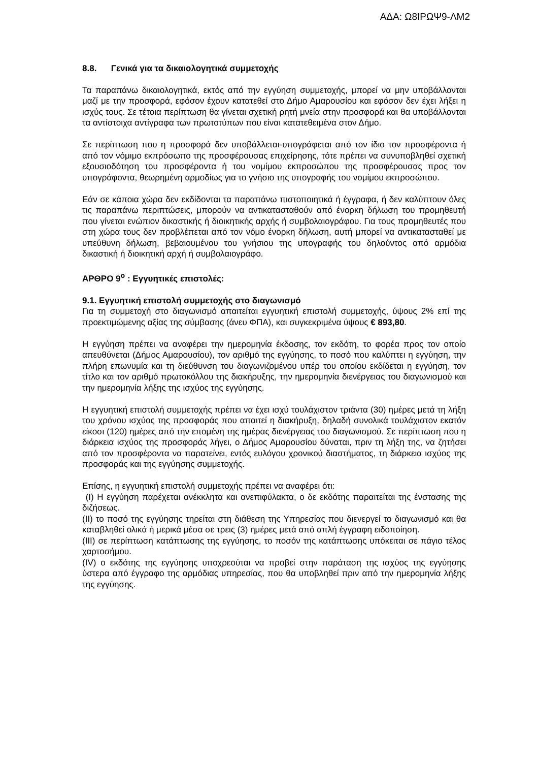ΑΔΑ: Ω8ΙΡΩΨ9-ΛΜ2
8.8. Γενικά για τα δικαιολογητικά συμμετοχής
Τα παραπάνω δικαιολογητικά, εκτός από την εγγύηση συμμετοχής, μπορεί να μην υποβάλλονται μαζί με την προσφορά, εφόσον έχουν κατατεθεί στο Δήμο Αμαρουσίου και εφόσον δεν έχει λήξει η ισχύς τους. Σε τέτοια περίπτωση θα γίνεται σχετική ρητή μνεία στην προσφορά και θα υποβάλλονται τα αντίστοιχα αντίγραφα των πρωτοτύπων που είναι κατατεθειμένα στον Δήμο.
Σε περίπτωση που η προσφορά δεν υποβάλλεται-υπογράφεται από τον ίδιο τον προσφέροντα ή από τον νόμιμο εκπρόσωπο της προσφέρουσας επιχείρησης, τότε πρέπει να συνυποβληθεί σχετική εξουσιοδότηση του προσφέροντα ή του νομίμου εκπροσώπου της προσφέρουσας προς τον υπογράφοντα, θεωρημένη αρμοδίως για το γνήσιο της υπογραφής του νομίμου εκπροσώπου.
Εάν σε κάποια χώρα δεν εκδίδονται τα παραπάνω πιστοποιητικά ή έγγραφα, ή δεν καλύπτουν όλες τις παραπάνω περιπτώσεις, μπορούν να αντικατασταθούν από ένορκη δήλωση του προμηθευτή που γίνεται ενώπιον δικαστικής ή διοικητικής αρχής ή συμβολαιογράφου. Για τους προμηθευτές που στη χώρα τους δεν προβλέπεται από τον νόμο ένορκη δήλωση, αυτή μπορεί να αντικατασταθεί με υπεύθυνη δήλωση, βεβαιουμένου του γνήσιου της υπογραφής του δηλούντος από αρμόδια δικαστική ή διοικητική αρχή ή συμβολαιογράφο.
ΑΡΘΡΟ 9<sup>ο</sup> : Εγγυητικές επιστολές:
9.1. Εγγυητική επιστολή συμμετοχής στο διαγωνισμό
Για τη συμμετοχή στο διαγωνισμό απαιτείται εγγυητική επιστολή συμμετοχής, ύψους 2% επί της προεκτιμώμενης αξίας της σύμβασης (άνευ ΦΠΑ), και συγκεκριμένα ύψους € 893,80.
Η εγγύηση πρέπει να αναφέρει την ημερομηνία έκδοσης, τον εκδότη, το φορέα προς τον οποίο απευθύνεται (Δήμος Αμαρουσίου), τον αριθμό της εγγύησης, το ποσό που καλύπτει η εγγύηση, την πλήρη επωνυμία και τη διεύθυνση του διαγωνιζομένου υπέρ του οποίου εκδίδεται η εγγύηση, τον τίτλο και τον αριθμό πρωτοκόλλου της διακήρυξης, την ημερομηνία διενέργειας του διαγωνισμού και την ημερομηνία λήξης της ισχύος της εγγύησης.
Η εγγυητική επιστολή συμμετοχής πρέπει να έχει ισχύ τουλάχιστον τριάντα (30) ημέρες μετά τη λήξη του χρόνου ισχύος της προσφοράς που απαιτεί η διακήρυξη, δηλαδή συνολικά τουλάχιστον εκατόν είκοσι (120) ημέρες από την επομένη της ημέρας διενέργειας του διαγωνισμού. Σε περίπτωση που η διάρκεια ισχύος της προσφοράς λήγει, ο Δήμος Αμαρουσίου δύναται, πριν τη λήξη της, να ζητήσει από τον προσφέροντα να παρατείνει, εντός ευλόγου χρονικού διαστήματος, τη διάρκεια ισχύος της προσφοράς και της εγγύησης συμμετοχής.
Επίσης, η εγγυητική επιστολή συμμετοχής πρέπει να αναφέρει ότι:
(I) Η εγγύηση παρέχεται ανέκκλητα και ανεπιφύλακτα, ο δε εκδότης παραιτείται της ένστασης της διζήσεως.
(II) το ποσό της εγγύησης τηρείται στη διάθεση της Υπηρεσίας που διενεργεί το διαγωνισμό και θα καταβληθεί ολικά ή μερικά μέσα σε τρεις (3) ημέρες μετά από απλή έγγραφη ειδοποίηση.
(III) σε περίπτωση κατάπτωσης της εγγύησης, το ποσόν της κατάπτωσης υπόκειται σε πάγιο τέλος χαρτοσήμου.
(IV) ο εκδότης της εγγύησης υποχρεούται να προβεί στην παράταση της ισχύος της εγγύησης ύστερα από έγγραφο της αρμόδιας υπηρεσίας, που θα υποβληθεί πριν από την ημερομηνία λήξης της εγγύησης.